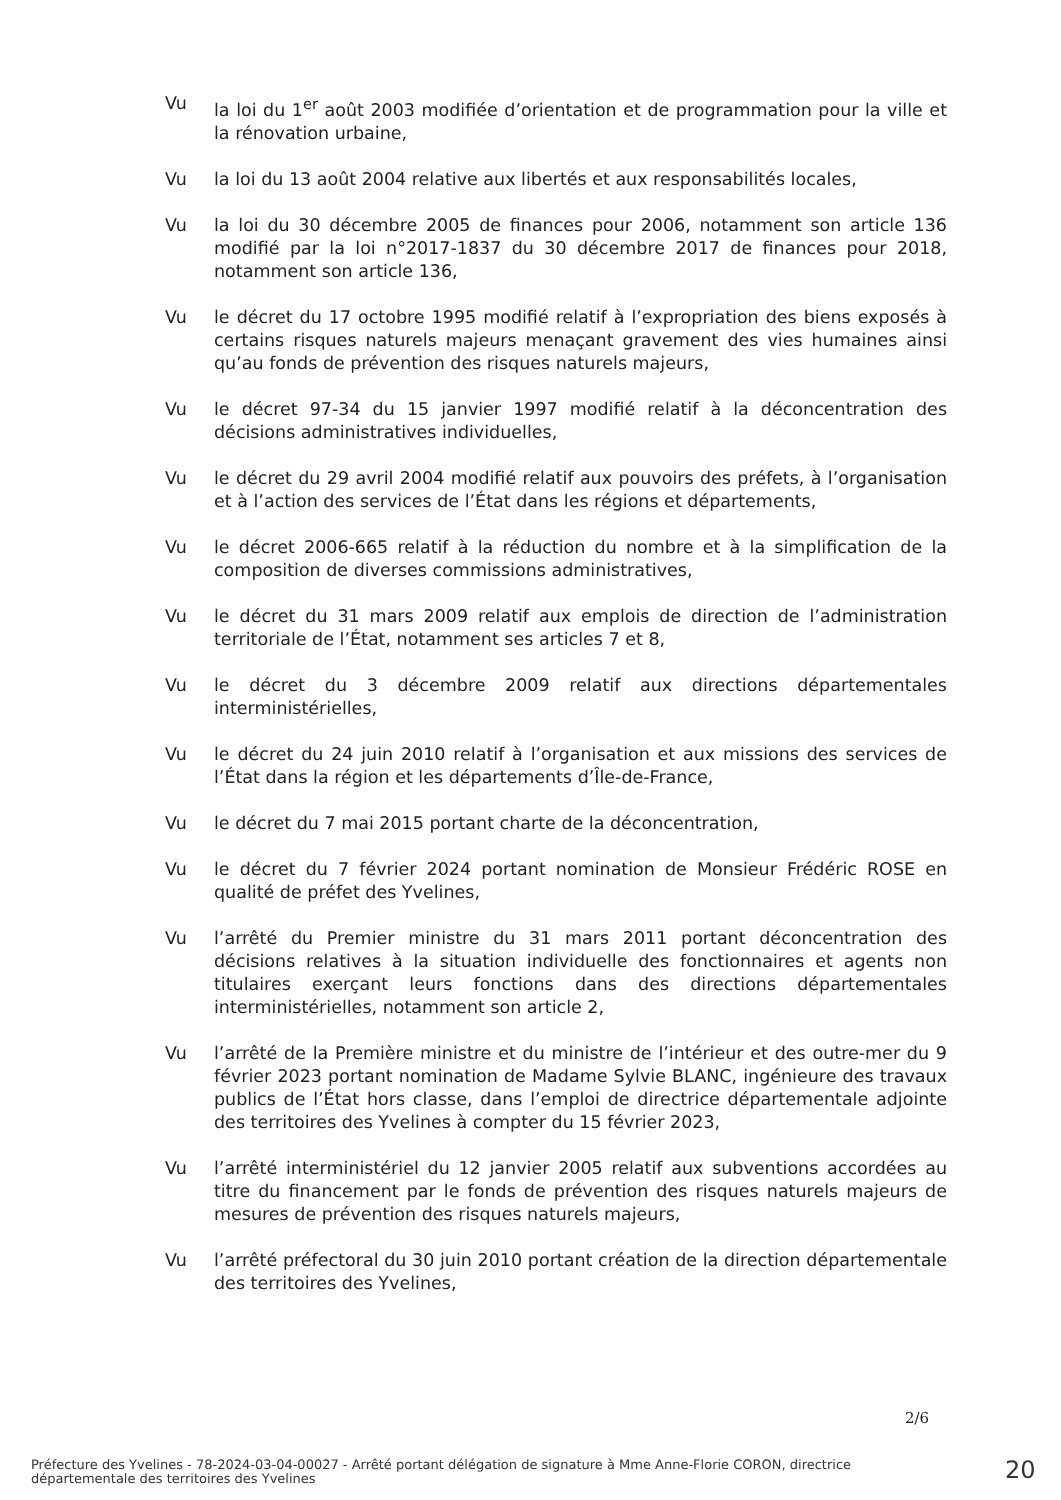Vu la loi du 1<sup>er</sup> août 2003 modifiée d’orientation et de programmation pour la ville et la rénovation urbaine,
Vu la loi du 13 août 2004 relative aux libertés et aux responsabilités locales,
Vu la loi du 30 décembre 2005 de finances pour 2006, notamment son article 136 modifié par la loi n°2017-1837 du 30 décembre 2017 de finances pour 2018, notamment son article 136,
Vu le décret du 17 octobre 1995 modifié relatif à l’expropriation des biens exposés à certains risques naturels majeurs menaçant gravement des vies humaines ainsi qu’au fonds de prévention des risques naturels majeurs,
Vu le décret 97-34 du 15 janvier 1997 modifié relatif à la déconcentration des décisions administratives individuelles,
Vu le décret du 29 avril 2004 modifié relatif aux pouvoirs des préfets, à l’organisation et à l’action des services de l’État dans les régions et départements,
Vu le décret 2006-665 relatif à la réduction du nombre et à la simplification de la composition de diverses commissions administratives,
Vu le décret du 31 mars 2009 relatif aux emplois de direction de l’administration territoriale de l’État, notamment ses articles 7 et 8,
Vu le décret du 3 décembre 2009 relatif aux directions départementales interministérielles,
Vu le décret du 24 juin 2010 relatif à l’organisation et aux missions des services de l’État dans la région et les départements d’Île-de-France,
Vu le décret du 7 mai 2015 portant charte de la déconcentration,
Vu le décret du 7 février 2024 portant nomination de Monsieur Frédéric ROSE en qualité de préfet des Yvelines,
Vu l’arrêté du Premier ministre du 31 mars 2011 portant déconcentration des décisions relatives à la situation individuelle des fonctionnaires et agents non titulaires exerçant leurs fonctions dans des directions départementales interministérielles, notamment son article 2,
Vu l’arrêté de la Première ministre et du ministre de l’intérieur et des outre-mer du 9 février 2023 portant nomination de Madame Sylvie BLANC, ingénieure des travaux publics de l’État hors classe, dans l’emploi de directrice départementale adjointe des territoires des Yvelines à compter du 15 février 2023,
Vu l’arrêté interministériel du 12 janvier 2005 relatif aux subventions accordées au titre du financement par le fonds de prévention des risques naturels majeurs de mesures de prévention des risques naturels majeurs,
Vu l’arrêté préfectoral du 30 juin 2010 portant création de la direction départementale des territoires des Yvelines,
2/6
Préfecture des Yvelines - 78-2024-03-04-00027 - Arrêté portant délégation de signature à Mme Anne-Florie CORON, directrice départementale des territoires des Yvelines
20